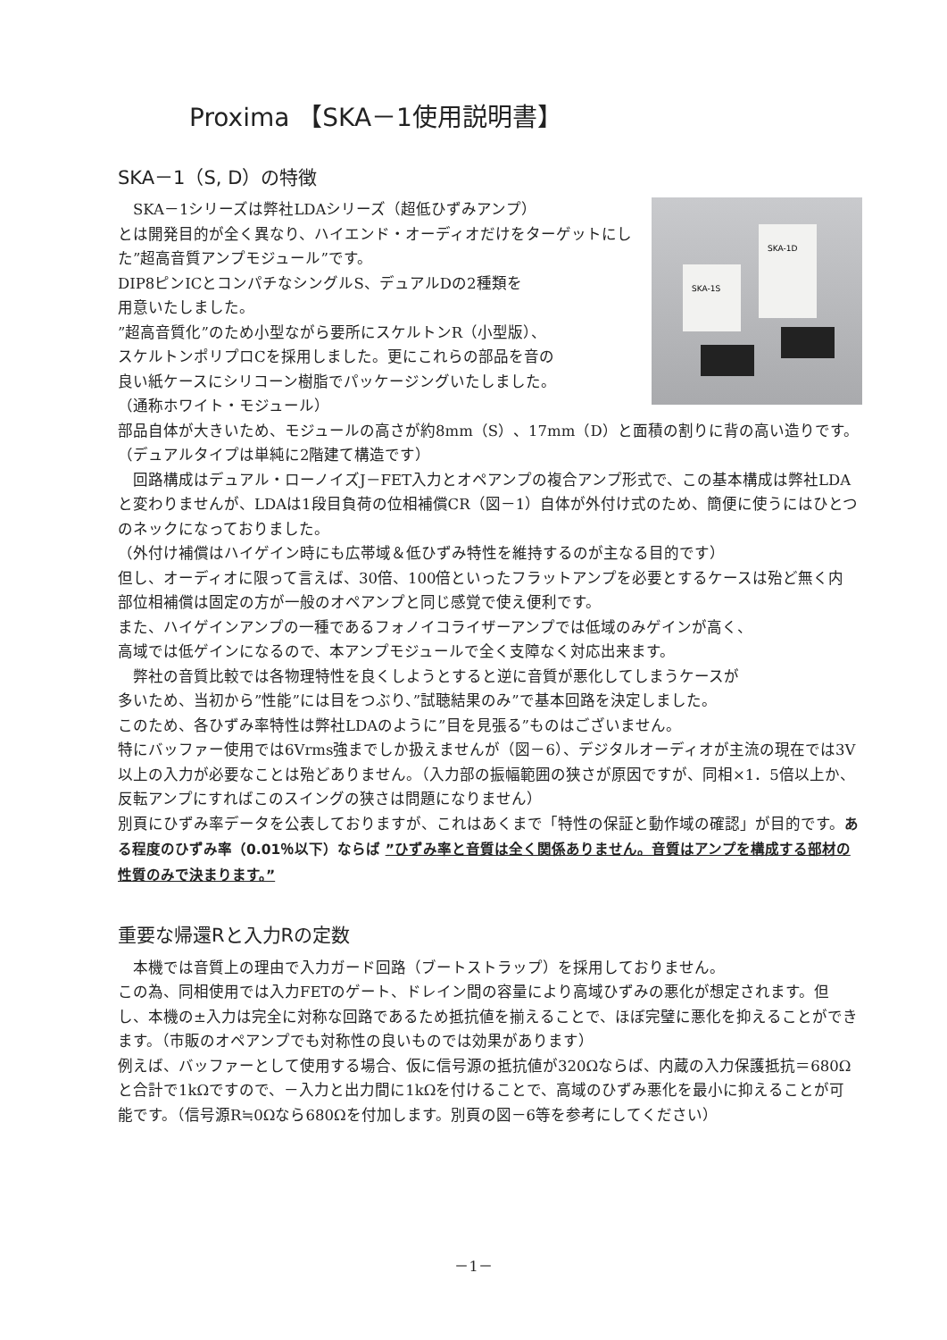Proxima 【SKA－1使用説明書】
SKA－1（S, D）の特徴
SKA-1D
SKA-1S
　SKA－1シリーズは弊社LDAシリーズ（超低ひずみアンプ）
とは開発目的が全く異なり、ハイエンド・オーディオだけをターゲットにした”超高音質アンプモジュール”です。
DIP8ピンICとコンパチなシングルS、デュアルDの2種類を
用意いたしました。
”超高音質化”のため小型ながら要所にスケルトンR（小型版）、
スケルトンポリプロCを採用しました。更にこれらの部品を音の
良い紙ケースにシリコーン樹脂でパッケージングいたしました。
（通称ホワイト・モジュール）
部品自体が大きいため、モジュールの高さが約8mm（S）、17mm（D）と面積の割りに背の高い造りです。（デュアルタイプは単純に2階建て構造です）
　回路構成はデュアル・ローノイズJ－FET入力とオペアンプの複合アンプ形式で、この基本構成は弊社LDAと変わりませんが、LDAは1段目負荷の位相補償CR（図－1）自体が外付け式のため、簡便に使うにはひとつのネックになっておりました。
（外付け補償はハイゲイン時にも広帯域＆低ひずみ特性を維持するのが主なる目的です）
但し、オーディオに限って言えば、30倍、100倍といったフラットアンプを必要とするケースは殆ど無く内部位相補償は固定の方が一般のオペアンプと同じ感覚で使え便利です。
また、ハイゲインアンプの一種であるフォノイコライザーアンプでは低域のみゲインが高く、
高域では低ゲインになるので、本アンプモジュールで全く支障なく対応出来ます。
　弊社の音質比較では各物理特性を良くしようとすると逆に音質が悪化してしまうケースが
多いため、当初から”性能”には目をつぶり、”試聴結果のみ”で基本回路を決定しました。
このため、各ひずみ率特性は弊社LDAのように”目を見張る”ものはございません。
特にバッファー使用では6Vrms強までしか扱えませんが（図－6）、デジタルオーディオが主流の現在では3V以上の入力が必要なことは殆どありません。（入力部の振幅範囲の狭さが原因ですが、同相×1．5倍以上か、反転アンプにすればこのスイングの狭さは問題になりません）
別頁にひずみ率データを公表しておりますが、これはあくまで「特性の保証と動作域の確認」が目的です。ある程度のひずみ率（0.01％以下）ならば ”ひずみ率と音質は全く関係ありません。音質はアンプを構成する部材の性質のみで決まります。”
重要な帰還Rと入力Rの定数
　本機では音質上の理由で入力ガード回路（ブートストラップ）を採用しておりません。
この為、同相使用では入力FETのゲート、ドレイン間の容量により高域ひずみの悪化が想定されます。但し、本機の±入力は完全に対称な回路であるため抵抗値を揃えることで、ほぼ完璧に悪化を抑えることができます。（市販のオペアンプでも対称性の良いものでは効果があります）
例えば、バッファーとして使用する場合、仮に信号源の抵抗値が320Ωならば、内蔵の入力保護抵抗＝680Ωと合計で1kΩですので、－入力と出力間に1kΩを付けることで、高域のひずみ悪化を最小に抑えることが可能です。（信号源R≒0Ωなら680Ωを付加します。別頁の図－6等を参考にしてください）
－1－